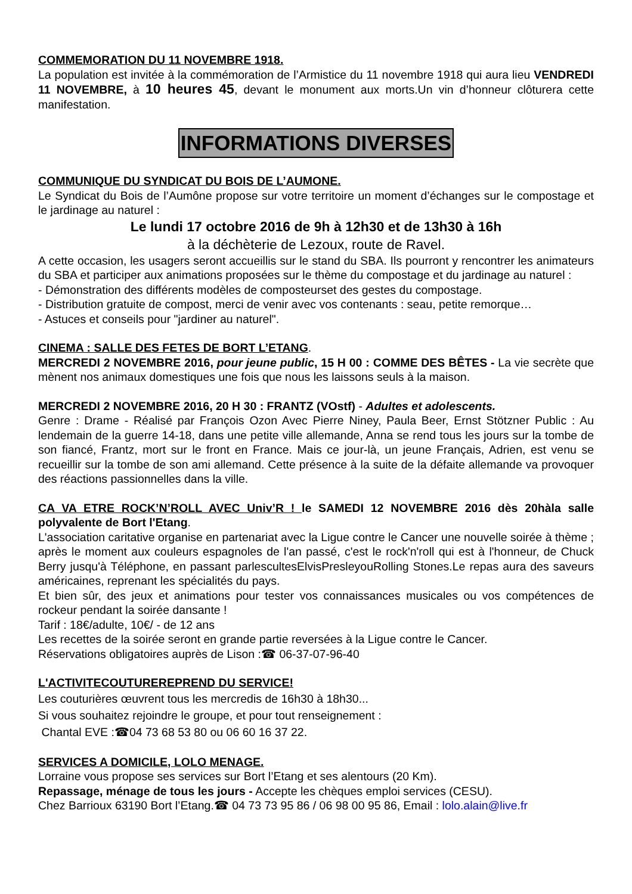COMMEMORATION DU 11 NOVEMBRE 1918.
La population est invitée à la commémoration de l’Armistice du 11 novembre 1918 qui aura lieu VENDREDI 11 NOVEMBRE, à 10 heures 45, devant le monument aux morts.Un vin d’honneur clôturera cette manifestation.
INFORMATIONS DIVERSES
COMMUNIQUE DU SYNDICAT DU BOIS DE L’AUMONE.
Le Syndicat du Bois de l’Aumône propose sur votre territoire un moment d’échanges sur le compostage et le jardinage au naturel :
Le lundi 17 octobre 2016 de 9h à 12h30 et de 13h30 à 16h
à la déchèterie de Lezoux, route de Ravel.
A cette occasion, les usagers seront accueillis sur le stand du SBA. Ils pourront y rencontrer les animateurs du SBA et participer aux animations proposées sur le thème du compostage et du jardinage au naturel :
- Démonstration des différents modèles de composteurset des gestes du compostage.
- Distribution gratuite de compost, merci de venir avec vos contenants : seau, petite remorque…
- Astuces et conseils pour "jardiner au naturel".
CINEMA : SALLE DES FETES DE BORT L’ETANG
.
MERCREDI 2 NOVEMBRE 2016, pour jeune public, 15 H 00 : COMME DES BÊTES - La vie secrète que mènent nos animaux domestiques une fois que nous les laissons seuls à la maison.
MERCREDI 2 NOVEMBRE 2016, 20 H 30 : FRANTZ (VOstf) - Adultes et adolescents.
Genre : Drame - Réalisé par François Ozon Avec Pierre Niney, Paula Beer, Ernst Stötzner Public : Au lendemain de la guerre 14-18, dans une petite ville allemande, Anna se rend tous les jours sur la tombe de son fiancé, Frantz, mort sur le front en France. Mais ce jour-là, un jeune Français, Adrien, est venu se recueillir sur la tombe de son ami allemand. Cette présence à la suite de la défaite allemande va provoquer des réactions passionnelles dans la ville.
CA VA ETRE ROCK’N’ROLL AVEC Univ’R ! le SAMEDI 12 NOVEMBRE 2016 dès 20hàla salle polyvalente de Bort l'Etang.
L'association caritative organise en partenariat avec la Ligue contre le Cancer une nouvelle soirée à thème ; après le moment aux couleurs espagnoles de l'an passé, c'est le rock'n'roll qui est à l'honneur, de Chuck Berry jusqu'à Téléphone, en passant parlescultesElvisPresleyouRolling Stones.Le repas aura des saveurs américaines, reprenant les spécialités du pays.
Et bien sûr, des jeux et animations pour tester vos connaissances musicales ou vos compétences de rockeur pendant la soirée dansante !
Tarif : 18€/adulte, 10€/ - de 12 ans
Les recettes de la soirée seront en grande partie reversées à la Ligue contre le Cancer.
Réservations obligatoires auprès de Lison :☎ 06-37-07-96-40
L'ACTIVITECOUTUREREPREND DU SERVICE!
Les couturières œuvrent tous les mercredis de 16h30 à 18h30...
Si vous souhaitez rejoindre le groupe, et pour tout renseignement :
Chantal EVE :☎04 73 68 53 80 ou 06 60 16 37 22.
SERVICES A DOMICILE, LOLO MENAGE.
Lorraine vous propose ses services sur Bort l’Etang et ses alentours (20 Km).
Repassage, ménage de tous les jours - Accepte les chèques emploi services (CESU).
Chez Barrioux 63190 Bort l’Etang.☎ 04 73 73 95 86 / 06 98 00 95 86, Email : lolo.alain@live.fr